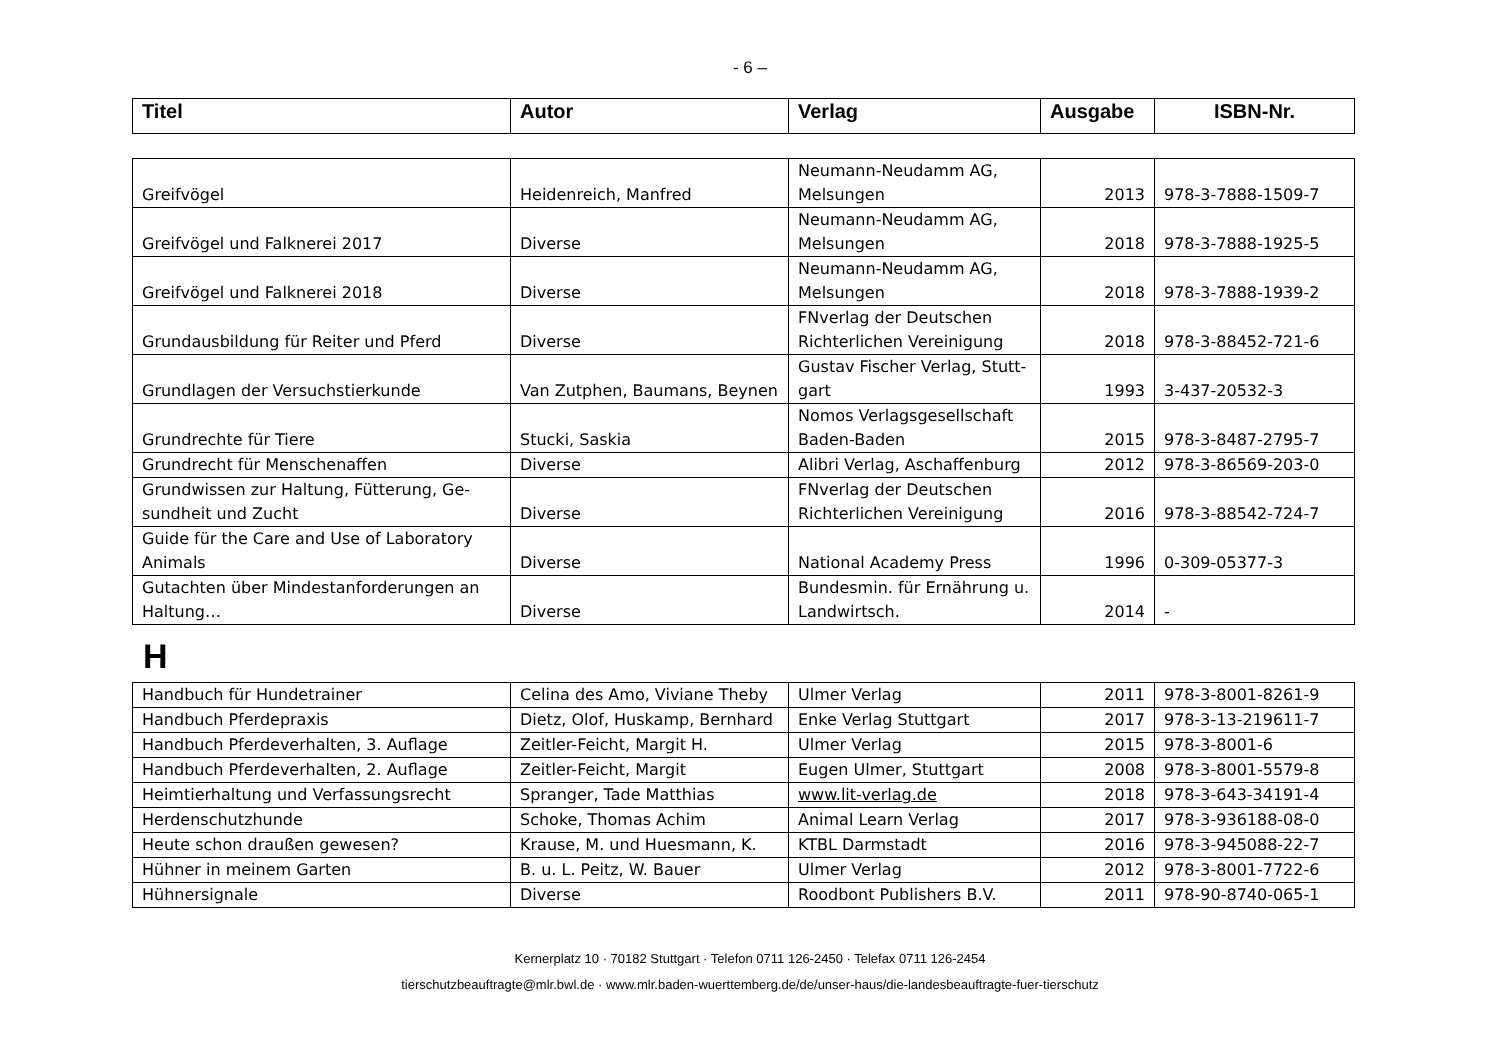- 6 –
| Titel | Autor | Verlag | Ausgabe | ISBN-Nr. |
| --- | --- | --- | --- | --- |
| Greifvögel | Heidenreich, Manfred | Neumann-Neudamm AG, Melsungen | 2013 | 978-3-7888-1509-7 |
| Greifvögel und Falknerei 2017 | Diverse | Neumann-Neudamm AG, Melsungen | 2018 | 978-3-7888-1925-5 |
| Greifvögel und Falknerei 2018 | Diverse | Neumann-Neudamm AG, Melsungen | 2018 | 978-3-7888-1939-2 |
| Grundausbildung für Reiter und Pferd | Diverse | FNverlag der Deutschen Richterlichen Vereinigung | 2018 | 978-3-88452-721-6 |
| Grundlagen der Versuchstierkunde | Van Zutphen, Baumans, Beynen | Gustav Fischer Verlag, Stutt-gart | 1993 | 3-437-20532-3 |
| Grundrechte für Tiere | Stucki, Saskia | Nomos Verlagsgesellschaft Baden-Baden | 2015 | 978-3-8487-2795-7 |
| Grundrecht für Menschenaffen | Diverse | Alibri Verlag, Aschaffenburg | 2012 | 978-3-86569-203-0 |
| Grundwissen zur Haltung, Fütterung, Ge-sundheit und Zucht | Diverse | FNverlag der Deutschen Richterlichen Vereinigung | 2016 | 978-3-88542-724-7 |
| Guide für the Care and Use of Laboratory Animals | Diverse | National Academy Press | 1996 | 0-309-05377-3 |
| Gutachten über Mindestanforderungen an Haltung… | Diverse | Bundesmin. für Ernährung u. Landwirtsch. | 2014 | - |
H
| Handbuch für Hundetrainer | Celina des Amo, Viviane Theby | Ulmer Verlag | 2011 | 978-3-8001-8261-9 |
| Handbuch Pferdepraxis | Dietz, Olof, Huskamp, Bernhard | Enke Verlag Stuttgart | 2017 | 978-3-13-219611-7 |
| Handbuch Pferdeverhalten, 3. Auflage | Zeitler-Feicht, Margit H. | Ulmer Verlag | 2015 | 978-3-8001-6 |
| Handbuch Pferdeverhalten, 2. Auflage | Zeitler-Feicht, Margit | Eugen Ulmer, Stuttgart | 2008 | 978-3-8001-5579-8 |
| Heimtierhaltung und Verfassungsrecht | Spranger, Tade Matthias | www.lit-verlag.de | 2018 | 978-3-643-34191-4 |
| Herdenschutzhunde | Schoke, Thomas Achim | Animal Learn Verlag | 2017 | 978-3-936188-08-0 |
| Heute schon draußen gewesen? | Krause, M. und Huesmann, K. | KTBL Darmstadt | 2016 | 978-3-945088-22-7 |
| Hühner in meinem Garten | B. u. L. Peitz, W. Bauer | Ulmer Verlag | 2012 | 978-3-8001-7722-6 |
| Hühnersignale | Diverse | Roodbont Publishers B.V. | 2011 | 978-90-8740-065-1 |
Kernerplatz 10 · 70182 Stuttgart · Telefon 0711 126-2450 · Telefax 0711 126-2454
tierschutzbeauftragte@mlr.bwl.de · www.mlr.baden-wuerttemberg.de/de/unser-haus/die-landesbeauftragte-fuer-tierschutz